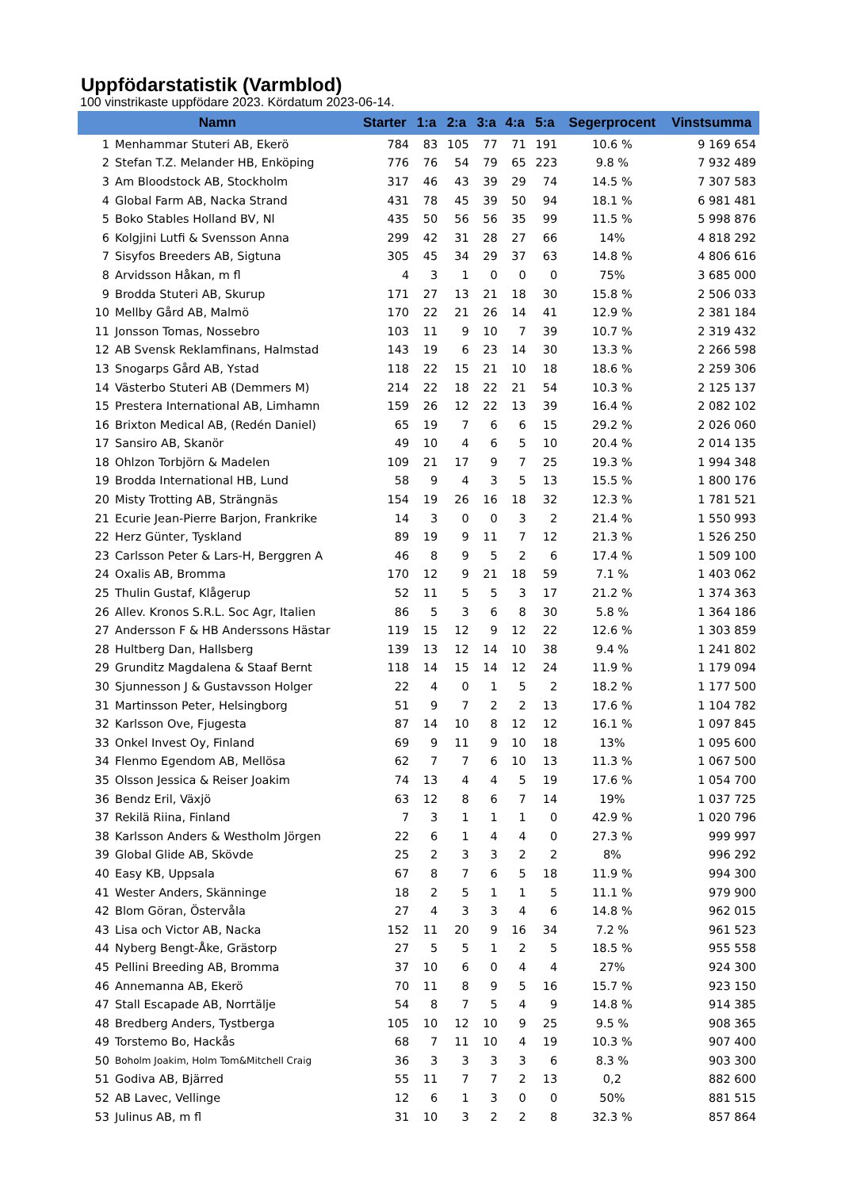Uppfödarstatistik (Varmblod)
100 vinstrikaste uppfödare 2023. Kördatum 2023-06-14.
| Namn | | Starter | 1:a | 2:a | 3:a | 4:a | 5:a | Segerprocent | Vinstsumma |
| --- | --- | --- | --- | --- | --- | --- | --- | --- | --- |
| 1 | Menhammar Stuteri AB, Ekerö | 784 | 83 | 105 | 77 | 71 | 191 | 10.6 % | 9 169 654 |
| 2 | Stefan T.Z. Melander HB, Enköping | 776 | 76 | 54 | 79 | 65 | 223 | 9.8 % | 7 932 489 |
| 3 | Am Bloodstock AB, Stockholm | 317 | 46 | 43 | 39 | 29 | 74 | 14.5 % | 7 307 583 |
| 4 | Global Farm AB, Nacka Strand | 431 | 78 | 45 | 39 | 50 | 94 | 18.1 % | 6 981 481 |
| 5 | Boko Stables Holland BV, Nl | 435 | 50 | 56 | 56 | 35 | 99 | 11.5 % | 5 998 876 |
| 6 | Kolgjini Lutfi & Svensson Anna | 299 | 42 | 31 | 28 | 27 | 66 | 14% | 4 818 292 |
| 7 | Sisyfos Breeders AB, Sigtuna | 305 | 45 | 34 | 29 | 37 | 63 | 14.8 % | 4 806 616 |
| 8 | Arvidsson Håkan, m fl | 4 | 3 | 1 | 0 | 0 | 0 | 75% | 3 685 000 |
| 9 | Brodda Stuteri AB, Skurup | 171 | 27 | 13 | 21 | 18 | 30 | 15.8 % | 2 506 033 |
| 10 | Mellby Gård AB, Malmö | 170 | 22 | 21 | 26 | 14 | 41 | 12.9 % | 2 381 184 |
| 11 | Jonsson Tomas, Nossebro | 103 | 11 | 9 | 10 | 7 | 39 | 10.7 % | 2 319 432 |
| 12 | AB Svensk Reklamfinans, Halmstad | 143 | 19 | 6 | 23 | 14 | 30 | 13.3 % | 2 266 598 |
| 13 | Snogarps Gård AB, Ystad | 118 | 22 | 15 | 21 | 10 | 18 | 18.6 % | 2 259 306 |
| 14 | Västerbo Stuteri AB (Demmers M) | 214 | 22 | 18 | 22 | 21 | 54 | 10.3 % | 2 125 137 |
| 15 | Prestera International AB, Limhamn | 159 | 26 | 12 | 22 | 13 | 39 | 16.4 % | 2 082 102 |
| 16 | Brixton Medical AB, (Redén Daniel) | 65 | 19 | 7 | 6 | 6 | 15 | 29.2 % | 2 026 060 |
| 17 | Sansiro AB, Skanör | 49 | 10 | 4 | 6 | 5 | 10 | 20.4 % | 2 014 135 |
| 18 | Ohlzon Torbjörn & Madelen | 109 | 21 | 17 | 9 | 7 | 25 | 19.3 % | 1 994 348 |
| 19 | Brodda International HB, Lund | 58 | 9 | 4 | 3 | 5 | 13 | 15.5 % | 1 800 176 |
| 20 | Misty Trotting AB, Strängnäs | 154 | 19 | 26 | 16 | 18 | 32 | 12.3 % | 1 781 521 |
| 21 | Ecurie Jean-Pierre Barjon, Frankrike | 14 | 3 | 0 | 0 | 3 | 2 | 21.4 % | 1 550 993 |
| 22 | Herz Günter, Tyskland | 89 | 19 | 9 | 11 | 7 | 12 | 21.3 % | 1 526 250 |
| 23 | Carlsson Peter & Lars-H, Berggren A | 46 | 8 | 9 | 5 | 2 | 6 | 17.4 % | 1 509 100 |
| 24 | Oxalis AB, Bromma | 170 | 12 | 9 | 21 | 18 | 59 | 7.1 % | 1 403 062 |
| 25 | Thulin Gustaf, Klågerup | 52 | 11 | 5 | 5 | 3 | 17 | 21.2 % | 1 374 363 |
| 26 | Allev. Kronos S.R.L. Soc Agr, Italien | 86 | 5 | 3 | 6 | 8 | 30 | 5.8 % | 1 364 186 |
| 27 | Andersson F & HB Anderssons Hästar | 119 | 15 | 12 | 9 | 12 | 22 | 12.6 % | 1 303 859 |
| 28 | Hultberg Dan, Hallsberg | 139 | 13 | 12 | 14 | 10 | 38 | 9.4 % | 1 241 802 |
| 29 | Grunditz Magdalena & Staaf Bernt | 118 | 14 | 15 | 14 | 12 | 24 | 11.9 % | 1 179 094 |
| 30 | Sjunnesson J & Gustavsson Holger | 22 | 4 | 0 | 1 | 5 | 2 | 18.2 % | 1 177 500 |
| 31 | Martinsson Peter, Helsingborg | 51 | 9 | 7 | 2 | 2 | 13 | 17.6 % | 1 104 782 |
| 32 | Karlsson Ove, Fjugesta | 87 | 14 | 10 | 8 | 12 | 12 | 16.1 % | 1 097 845 |
| 33 | Onkel Invest Oy, Finland | 69 | 9 | 11 | 9 | 10 | 18 | 13% | 1 095 600 |
| 34 | Flenmo Egendom AB, Mellösa | 62 | 7 | 7 | 6 | 10 | 13 | 11.3 % | 1 067 500 |
| 35 | Olsson Jessica & Reiser Joakim | 74 | 13 | 4 | 4 | 5 | 19 | 17.6 % | 1 054 700 |
| 36 | Bendz Eril, Växjö | 63 | 12 | 8 | 6 | 7 | 14 | 19% | 1 037 725 |
| 37 | Rekilä Riina, Finland | 7 | 3 | 1 | 1 | 1 | 0 | 42.9 % | 1 020 796 |
| 38 | Karlsson Anders & Westholm Jörgen | 22 | 6 | 1 | 4 | 4 | 0 | 27.3 % | 999 997 |
| 39 | Global Glide AB, Skövde | 25 | 2 | 3 | 3 | 2 | 2 | 8% | 996 292 |
| 40 | Easy KB, Uppsala | 67 | 8 | 7 | 6 | 5 | 18 | 11.9 % | 994 300 |
| 41 | Wester Anders, Skänninge | 18 | 2 | 5 | 1 | 1 | 5 | 11.1 % | 979 900 |
| 42 | Blom Göran, Östervåla | 27 | 4 | 3 | 3 | 4 | 6 | 14.8 % | 962 015 |
| 43 | Lisa och Victor AB, Nacka | 152 | 11 | 20 | 9 | 16 | 34 | 7.2 % | 961 523 |
| 44 | Nyberg Bengt-Åke, Grästorp | 27 | 5 | 5 | 1 | 2 | 5 | 18.5 % | 955 558 |
| 45 | Pellini Breeding AB, Bromma | 37 | 10 | 6 | 0 | 4 | 4 | 27% | 924 300 |
| 46 | Annemanna AB, Ekerö | 70 | 11 | 8 | 9 | 5 | 16 | 15.7 % | 923 150 |
| 47 | Stall Escapade AB, Norrtälje | 54 | 8 | 7 | 5 | 4 | 9 | 14.8 % | 914 385 |
| 48 | Bredberg Anders, Tystberga | 105 | 10 | 12 | 10 | 9 | 25 | 9.5 % | 908 365 |
| 49 | Torstemo Bo, Hackås | 68 | 7 | 11 | 10 | 4 | 19 | 10.3 % | 907 400 |
| 50 | Boholm Joakim, Holm Tom&Mitchell Craig | 36 | 3 | 3 | 3 | 3 | 6 | 8.3 % | 903 300 |
| 51 | Godiva AB, Bjärred | 55 | 11 | 7 | 7 | 2 | 13 | 0,2 | 882 600 |
| 52 | AB Lavec, Vellinge | 12 | 6 | 1 | 3 | 0 | 0 | 50% | 881 515 |
| 53 | Julinus AB, m fl | 31 | 10 | 3 | 2 | 2 | 8 | 32.3 % | 857 864 |